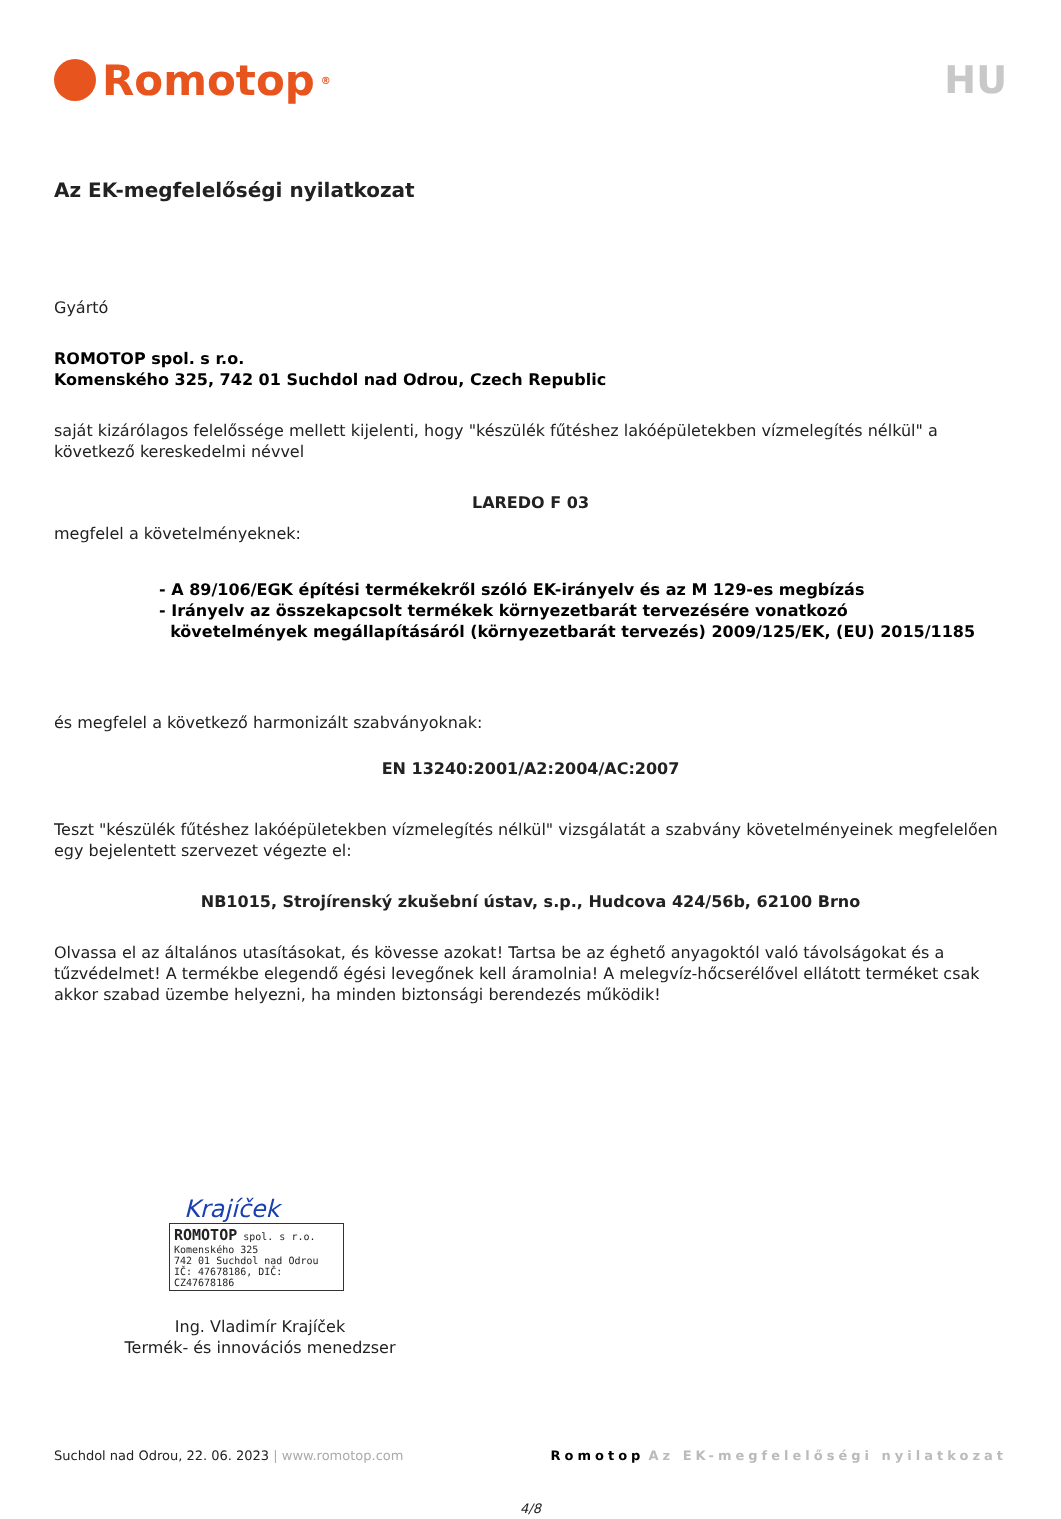Romotop<sup>®</sup>
HU
Az EK-megfelelőségi nyilatkozat
Gyártó
ROMOTOP spol. s r.o.
Komenského 325, 742 01 Suchdol nad Odrou, Czech Republic
saját kizárólagos felelőssége mellett kijelenti, hogy "készülék fűtéshez lakóépületekben vízmelegítés nélkül" a következő kereskedelmi névvel
LAREDO F 03
megfelel a követelményeknek:
- A 89/106/EGK építési termékekről szóló EK-irányelv és az M 129-es megbízás
- Irányelv az összekapcsolt termékek környezetbarát tervezésére vonatkozó
követelmények megállapításáról (környezetbarát tervezés) 2009/125/EK, (EU) 2015/1185
és megfelel a következő harmonizált szabványoknak:
EN 13240:2001/A2:2004/AC:2007
Teszt "készülék fűtéshez lakóépületekben vízmelegítés nélkül" vizsgálatát a szabvány követelményeinek megfelelően egy bejelentett szervezet végezte el:
NB1015, Strojírenský zkušební ústav, s.p., Hudcova 424/56b, 62100 Brno
Olvassa el az általános utasításokat, és kövesse azokat! Tartsa be az éghető anyagoktól való távolságokat és a tűzvédelmet! A termékbe elegendő égési levegőnek kell áramolnia! A melegvíz-hőcserélővel ellátott terméket csak akkor szabad üzembe helyezni, ha minden biztonsági berendezés működik!
Krajíček
ROMOTOP spol. s r.o.
Komenského 325
742 01 Suchdol nad Odrou
IČ: 47678186, DIČ: CZ47678186
Ing. Vladimír Krajíček
Termék- és innovációs menedzser
Suchdol nad Odrou, 22. 06. 2023 | www.romotop.com Romotop Az EK-megfelelőségi nyilatkozat
4/8